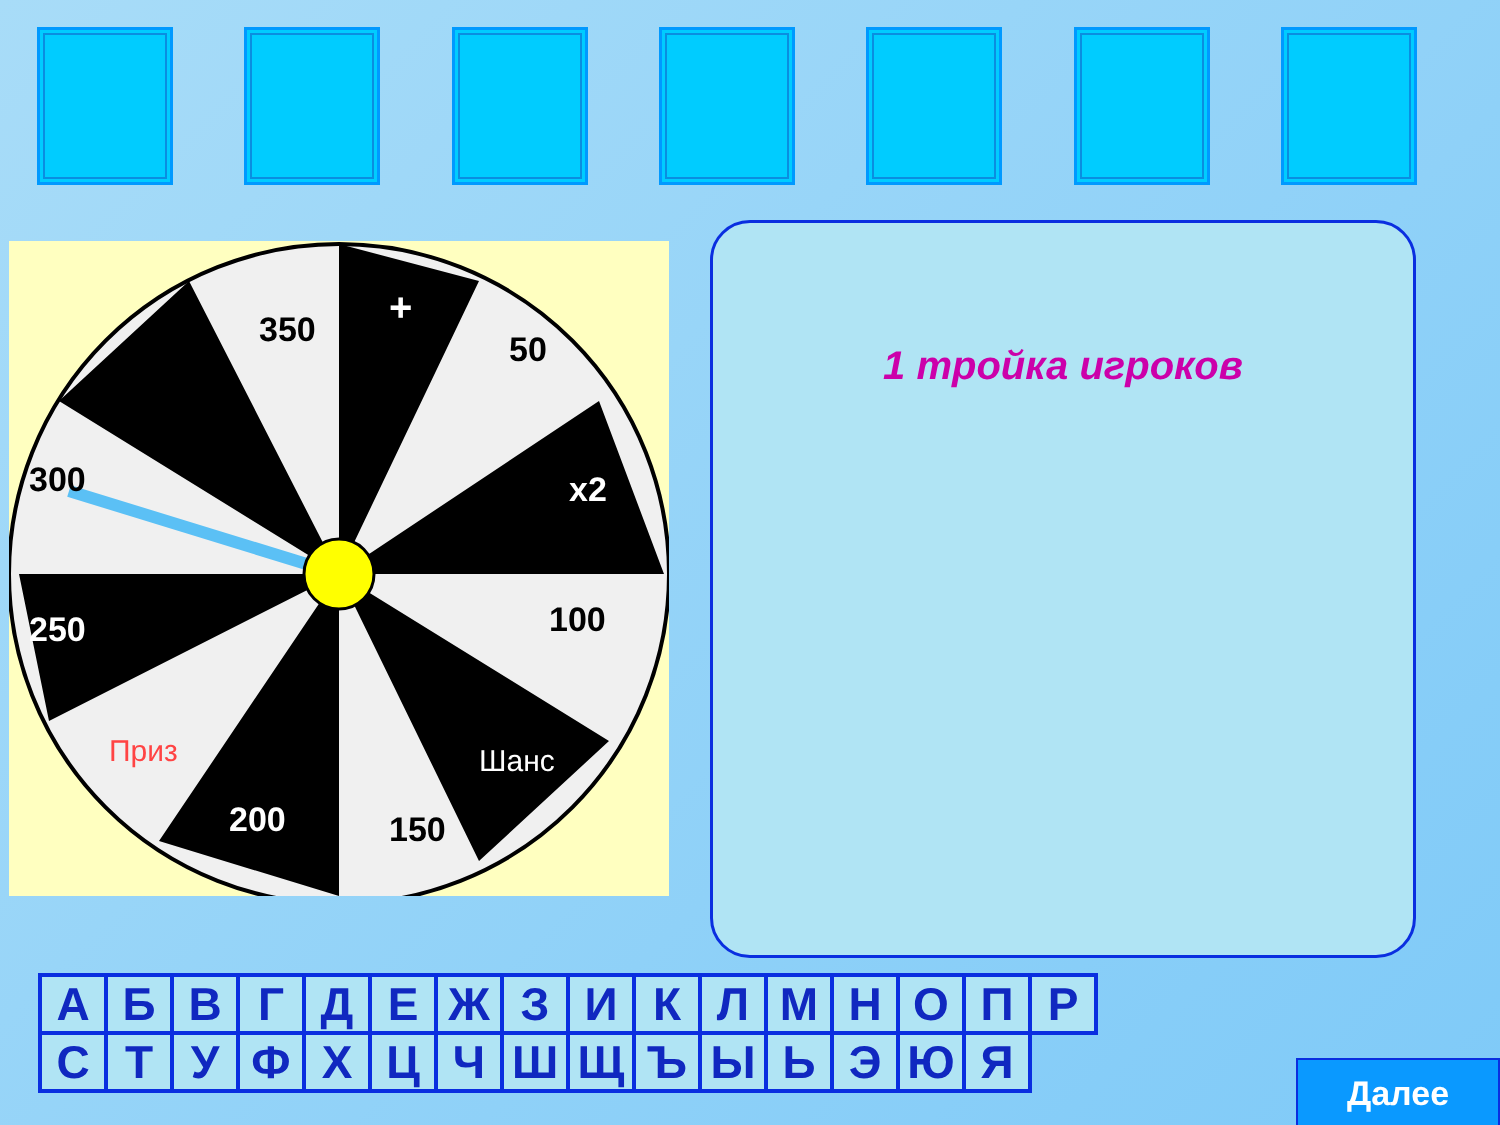350
+
50
x2
100
Шанс
150
200
Приз
250
300
1 тройка игроков
| А | Б | В | Г | Д | Е | Ж | З | И | К | Л | М | Н | О | П | Р |
| С | Т | У | Ф | Х | Ц | Ч | Ш | Щ | Ъ | Ы | Ь | Э | Ю | Я | |
Далее